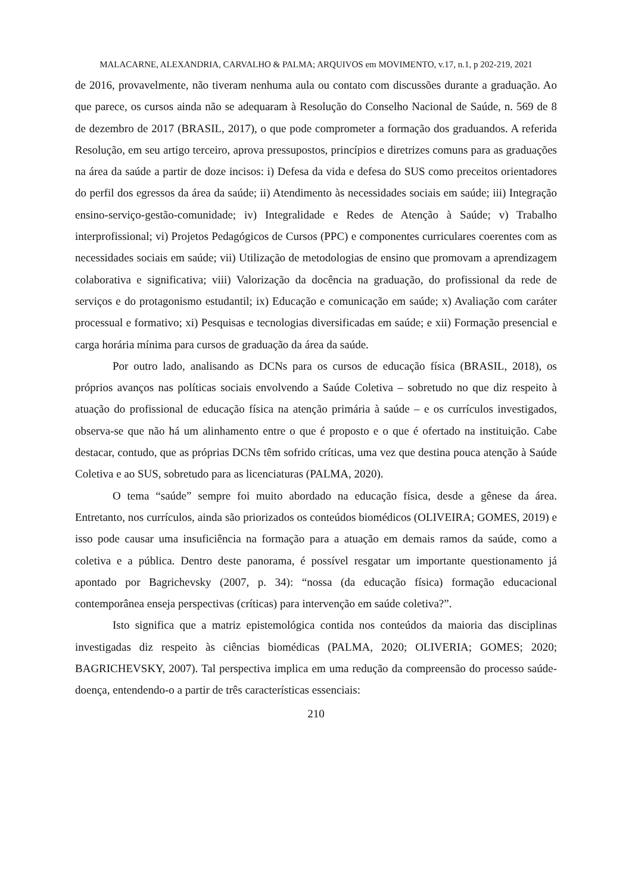MALACARNE, ALEXANDRIA, CARVALHO & PALMA; ARQUIVOS em MOVIMENTO, v.17, n.1, p 202-219, 2021
de 2016, provavelmente, não tiveram nenhuma aula ou contato com discussões durante a graduação. Ao que parece, os cursos ainda não se adequaram à Resolução do Conselho Nacional de Saúde, n. 569 de 8 de dezembro de 2017 (BRASIL, 2017), o que pode comprometer a formação dos graduandos. A referida Resolução, em seu artigo terceiro, aprova pressupostos, princípios e diretrizes comuns para as graduações na área da saúde a partir de doze incisos: i) Defesa da vida e defesa do SUS como preceitos orientadores do perfil dos egressos da área da saúde; ii) Atendimento às necessidades sociais em saúde; iii) Integração ensino-serviço-gestão-comunidade; iv) Integralidade e Redes de Atenção à Saúde; v) Trabalho interprofissional; vi) Projetos Pedagógicos de Cursos (PPC) e componentes curriculares coerentes com as necessidades sociais em saúde; vii) Utilização de metodologias de ensino que promovam a aprendizagem colaborativa e significativa; viii) Valorização da docência na graduação, do profissional da rede de serviços e do protagonismo estudantil; ix) Educação e comunicação em saúde; x) Avaliação com caráter processual e formativo; xi) Pesquisas e tecnologias diversificadas em saúde; e xii) Formação presencial e carga horária mínima para cursos de graduação da área da saúde.
Por outro lado, analisando as DCNs para os cursos de educação física (BRASIL, 2018), os próprios avanços nas políticas sociais envolvendo a Saúde Coletiva – sobretudo no que diz respeito à atuação do profissional de educação física na atenção primária à saúde – e os currículos investigados, observa-se que não há um alinhamento entre o que é proposto e o que é ofertado na instituição. Cabe destacar, contudo, que as próprias DCNs têm sofrido críticas, uma vez que destina pouca atenção à Saúde Coletiva e ao SUS, sobretudo para as licenciaturas (PALMA, 2020).
O tema “saúde” sempre foi muito abordado na educação física, desde a gênese da área. Entretanto, nos currículos, ainda são priorizados os conteúdos biomédicos (OLIVEIRA; GOMES, 2019) e isso pode causar uma insuficiência na formação para a atuação em demais ramos da saúde, como a coletiva e a pública. Dentro deste panorama, é possível resgatar um importante questionamento já apontado por Bagrichevsky (2007, p. 34): “nossa (da educação física) formação educacional contemporânea enseja perspectivas (críticas) para intervenção em saúde coletiva?”.
Isto significa que a matriz epistemológica contida nos conteúdos da maioria das disciplinas investigadas diz respeito às ciências biomédicas (PALMA, 2020; OLIVERIA; GOMES; 2020; BAGRICHEVSKY, 2007). Tal perspectiva implica em uma redução da compreensão do processo saúde-doença, entendendo-o a partir de três características essenciais:
210